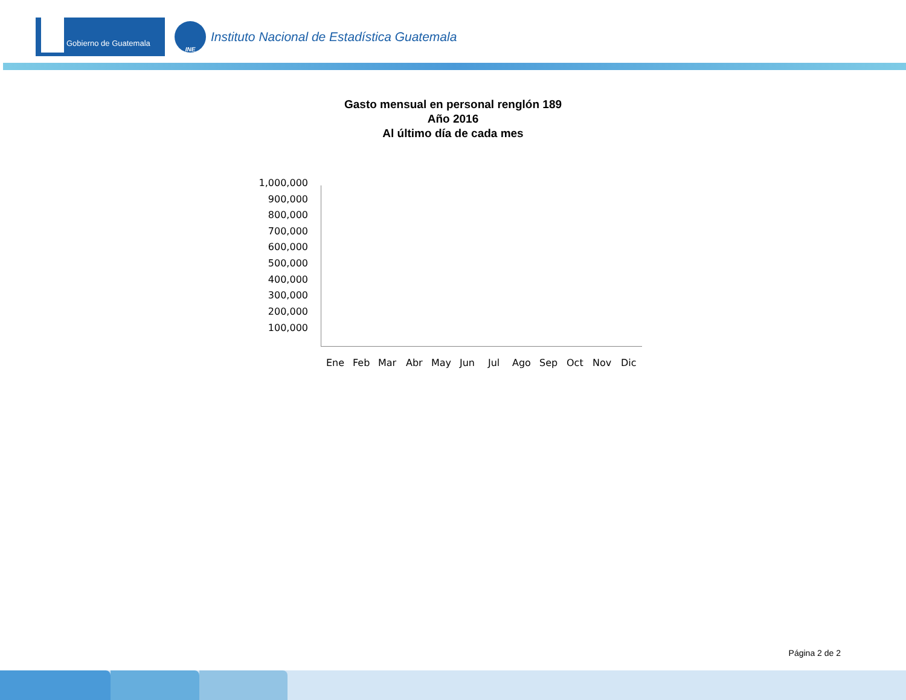Gobierno de Guatemala
INE
Instituto Nacional de Estadística Guatemala
Gasto mensual en personal renglón 189
Año 2016
Al último día de cada mes
1,000,000
900,000
800,000
700,000
600,000
500,000
400,000
300,000
200,000
100,000
Ene Feb Mar Abr May Jun Jul Ago Sep Oct Nov Dic
Página 2 de 2